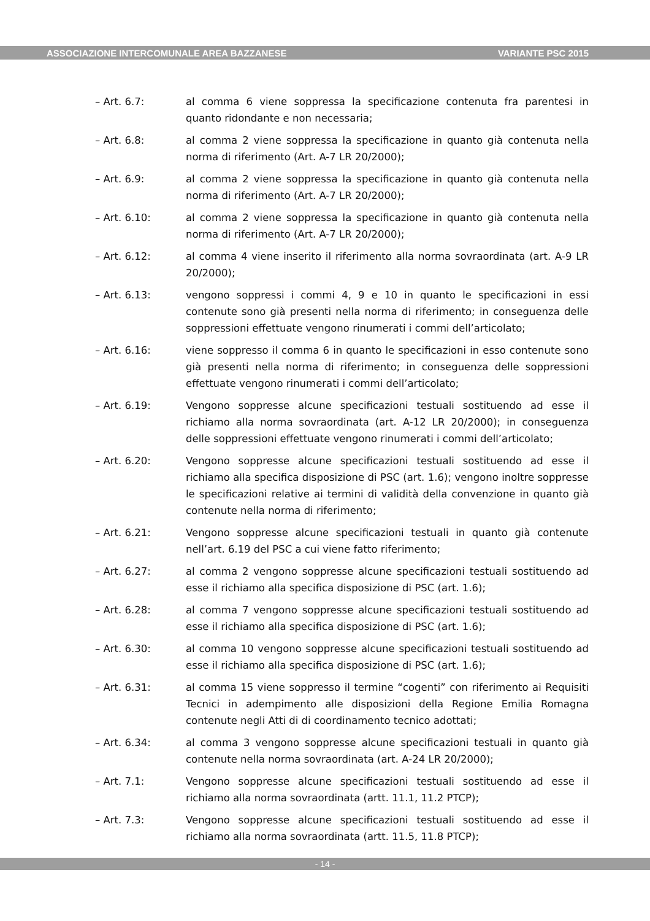ASSOCIAZIONE INTERCOMUNALE AREA BAZZANESE VARIANTE PSC 2015
– Art. 6.7: al comma 6 viene soppressa la specificazione contenuta fra parentesi in quanto ridondante e non necessaria;
– Art. 6.8: al comma 2 viene soppressa la specificazione in quanto già contenuta nella norma di riferimento (Art. A-7 LR 20/2000);
– Art. 6.9: al comma 2 viene soppressa la specificazione in quanto già contenuta nella norma di riferimento (Art. A-7 LR 20/2000);
– Art. 6.10: al comma 2 viene soppressa la specificazione in quanto già contenuta nella norma di riferimento (Art. A-7 LR 20/2000);
– Art. 6.12: al comma 4 viene inserito il riferimento alla norma sovraordinata (art. A-9 LR 20/2000);
– Art. 6.13: vengono soppressi i commi 4, 9 e 10 in quanto le specificazioni in essi contenute sono già presenti nella norma di riferimento; in conseguenza delle soppressioni effettuate vengono rinumerati i commi dell’articolato;
– Art. 6.16: viene soppresso il comma 6 in quanto le specificazioni in esso contenute sono già presenti nella norma di riferimento; in conseguenza delle soppressioni effettuate vengono rinumerati i commi dell’articolato;
– Art. 6.19: Vengono soppresse alcune specificazioni testuali sostituendo ad esse il richiamo alla norma sovraordinata (art. A-12 LR 20/2000); in conseguenza delle soppressioni effettuate vengono rinumerati i commi dell’articolato;
– Art. 6.20: Vengono soppresse alcune specificazioni testuali sostituendo ad esse il richiamo alla specifica disposizione di PSC (art. 1.6); vengono inoltre soppresse le specificazioni relative ai termini di validità della convenzione in quanto già contenute nella norma di riferimento;
– Art. 6.21: Vengono soppresse alcune specificazioni testuali in quanto già contenute nell’art. 6.19 del PSC a cui viene fatto riferimento;
– Art. 6.27: al comma 2 vengono soppresse alcune specificazioni testuali sostituendo ad esse il richiamo alla specifica disposizione di PSC (art. 1.6);
– Art. 6.28: al comma 7 vengono soppresse alcune specificazioni testuali sostituendo ad esse il richiamo alla specifica disposizione di PSC (art. 1.6);
– Art. 6.30: al comma 10 vengono soppresse alcune specificazioni testuali sostituendo ad esse il richiamo alla specifica disposizione di PSC (art. 1.6);
– Art. 6.31: al comma 15 viene soppresso il termine “cogenti” con riferimento ai Requisiti Tecnici in adempimento alle disposizioni della Regione Emilia Romagna contenute negli Atti di di coordinamento tecnico adottati;
– Art. 6.34: al comma 3 vengono soppresse alcune specificazioni testuali in quanto già contenute nella norma sovraordinata (art. A-24 LR 20/2000);
– Art. 7.1: Vengono soppresse alcune specificazioni testuali sostituendo ad esse il richiamo alla norma sovraordinata (artt. 11.1, 11.2 PTCP);
– Art. 7.3: Vengono soppresse alcune specificazioni testuali sostituendo ad esse il richiamo alla norma sovraordinata (artt. 11.5, 11.8 PTCP);
- 14 -